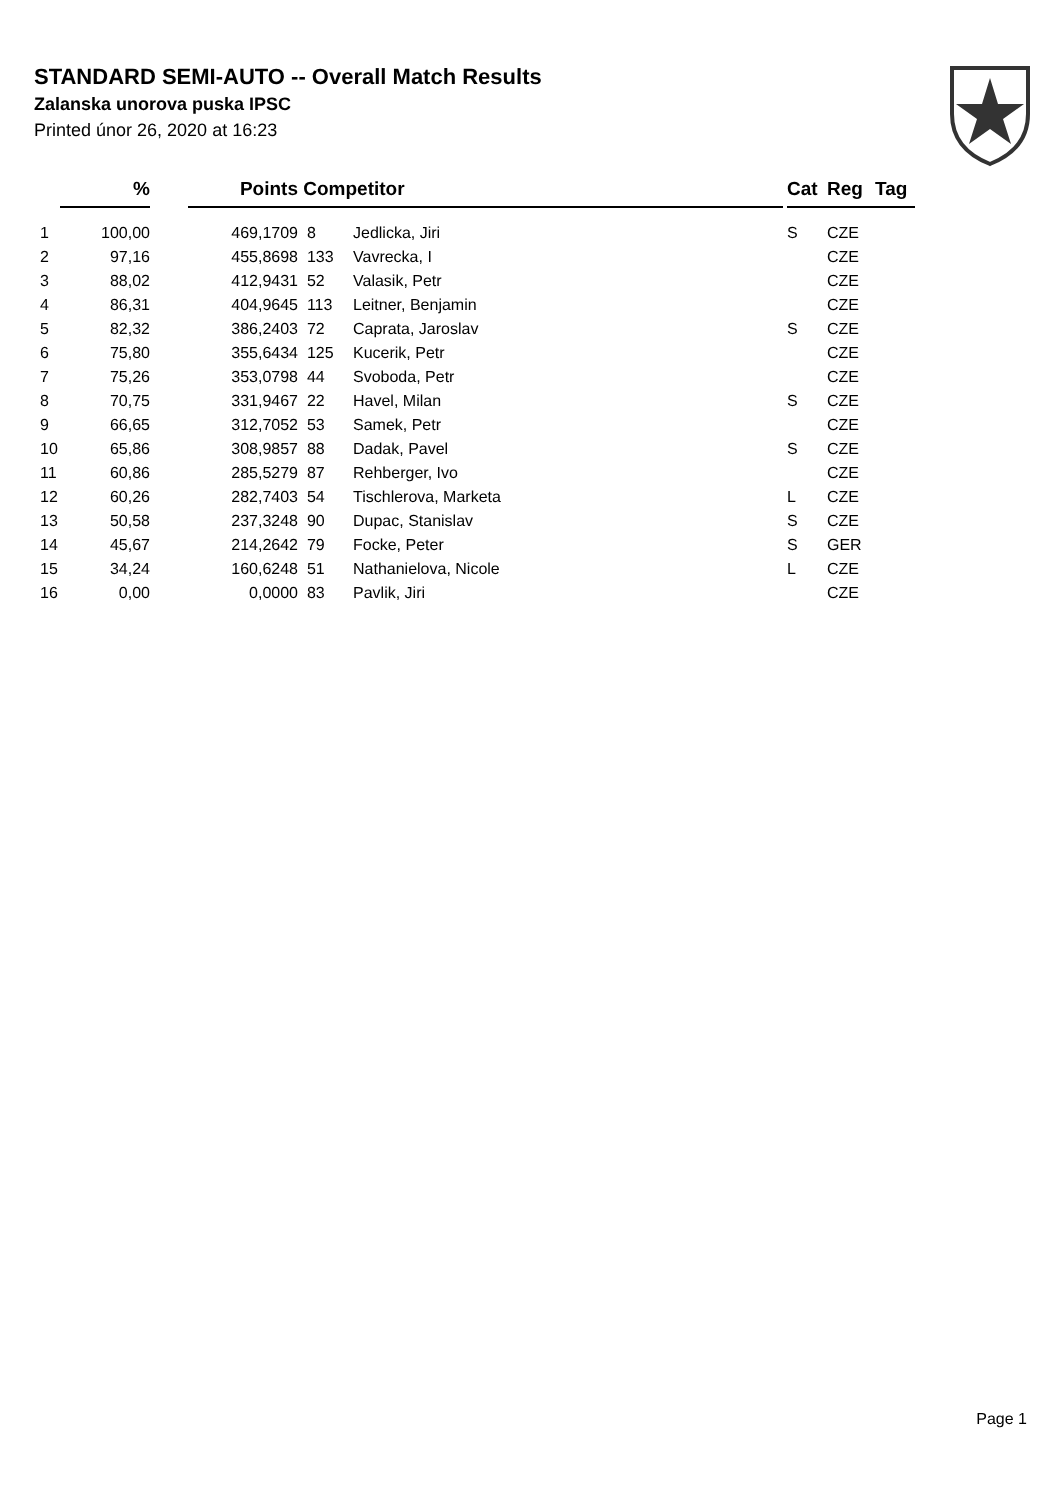STANDARD SEMI-AUTO -- Overall Match Results
Zalanska unorova puska IPSC
Printed únor 26, 2020 at 16:23
| | % | | Points | Competitor | | | Cat | Reg | Tag |
| --- | --- | --- | --- | --- | --- | --- | --- | --- | --- |
| 1 | 100,00 | | 469,1709 | 8 | Jedlicka, Jiri | | S | CZE | |
| 2 | 97,16 | | 455,8698 | 133 | Vavrecka, I | | | CZE | |
| 3 | 88,02 | | 412,9431 | 52 | Valasik, Petr | | | CZE | |
| 4 | 86,31 | | 404,9645 | 113 | Leitner, Benjamin | | | CZE | |
| 5 | 82,32 | | 386,2403 | 72 | Caprata, Jaroslav | | S | CZE | |
| 6 | 75,80 | | 355,6434 | 125 | Kucerik, Petr | | | CZE | |
| 7 | 75,26 | | 353,0798 | 44 | Svoboda, Petr | | | CZE | |
| 8 | 70,75 | | 331,9467 | 22 | Havel, Milan | | S | CZE | |
| 9 | 66,65 | | 312,7052 | 53 | Samek, Petr | | | CZE | |
| 10 | 65,86 | | 308,9857 | 88 | Dadak, Pavel | | S | CZE | |
| 11 | 60,86 | | 285,5279 | 87 | Rehberger, Ivo | | | CZE | |
| 12 | 60,26 | | 282,7403 | 54 | Tischlerova, Marketa | | L | CZE | |
| 13 | 50,58 | | 237,3248 | 90 | Dupac, Stanislav | | S | CZE | |
| 14 | 45,67 | | 214,2642 | 79 | Focke, Peter | | S | GER | |
| 15 | 34,24 | | 160,6248 | 51 | Nathanielova, Nicole | | L | CZE | |
| 16 | 0,00 | | 0,0000 | 83 | Pavlik, Jiri | | | CZE | |
Page 1